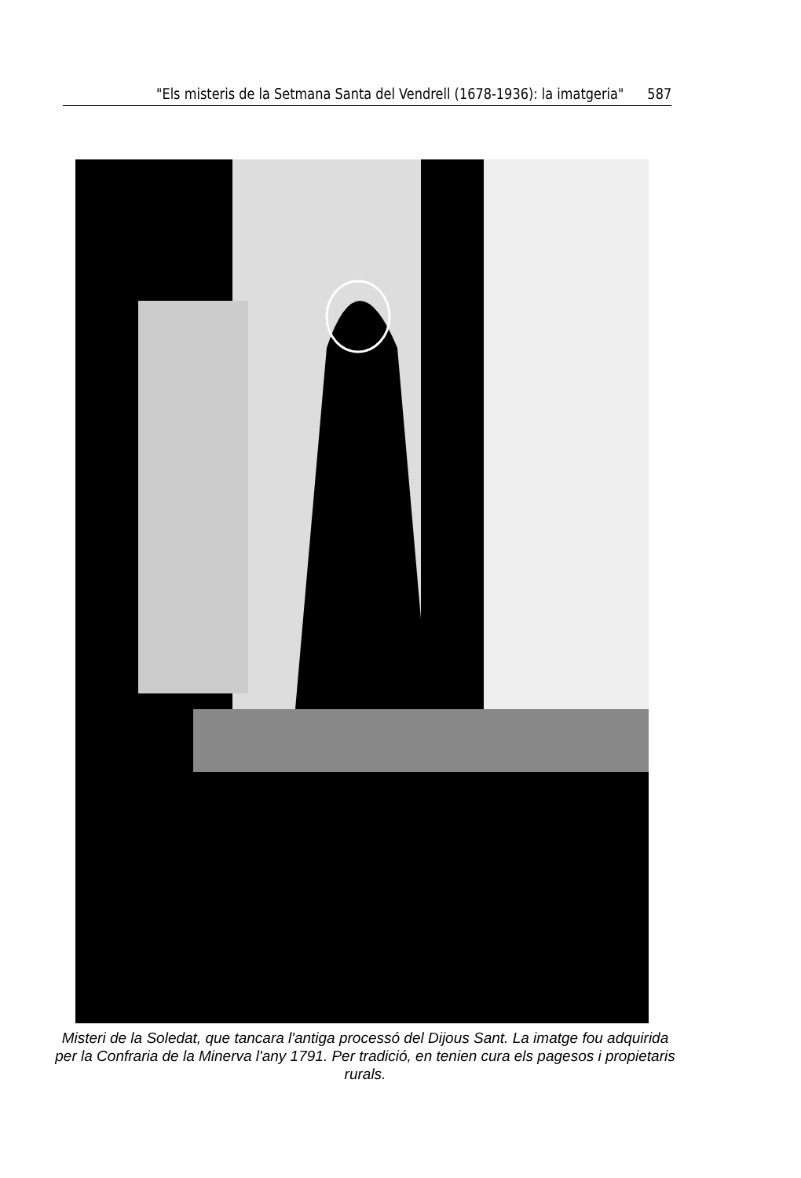"Els misteris de la Setmana Santa del Vendrell (1678-1936): la imatgeria" 587
Misteri de la Soledat, que tancara l'antiga processó del Dijous Sant. La imatge fou adquirida per la Confraria de la Minerva l'any 1791. Per tradició, en tenien cura els pagesos i propietaris rurals.